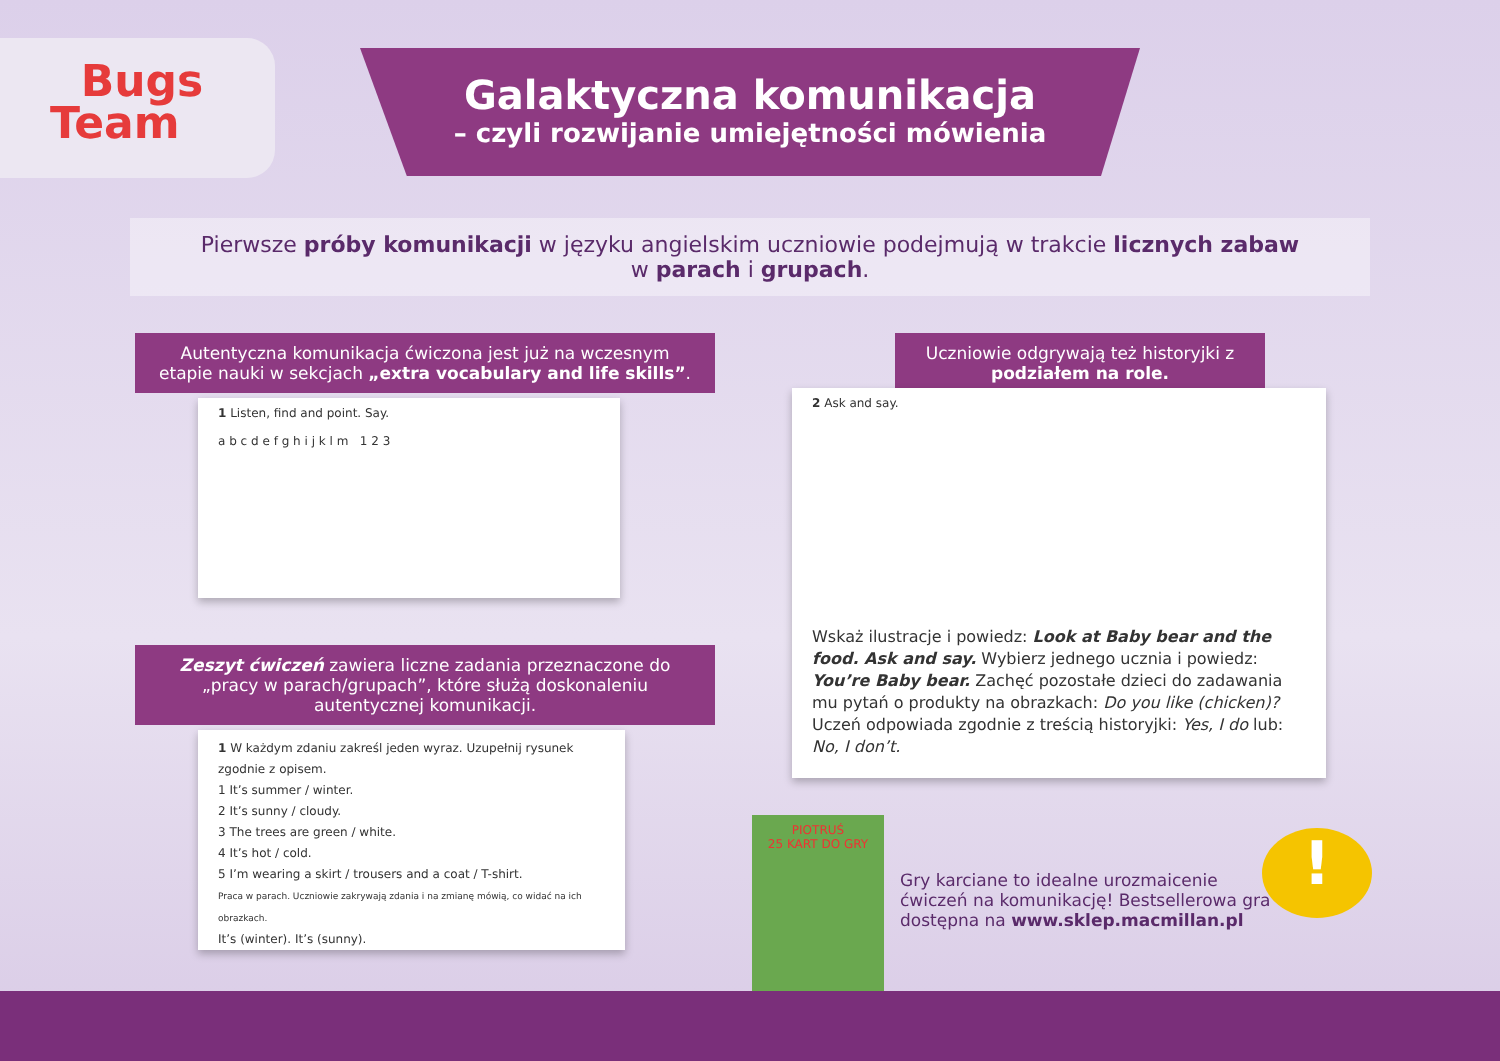Bugs
Team
Galaktyczna komunikacja
– czyli rozwijanie umiejętności mówienia
Pierwsze próby komunikacji w języku angielskim uczniowie podejmują w trakcie licznych zabaw
w parach i grupach.
Autentyczna komunikacja ćwiczona jest już na wczesnym etapie nauki w sekcjach „extra vocabulary and life skills”.
1 Listen, find and point. Say.
a b c d e f g h i j k l m 1 2 3
Uczniowie odgrywają też historyjki z podziałem na role.
2 Ask and say.
Wskaż ilustracje i powiedz: Look at Baby bear and the food. Ask and say. Wybierz jednego ucznia i powiedz: You’re Baby bear. Zachęć pozostałe dzieci do zadawania mu pytań o produkty na obrazkach: Do you like (chicken)? Uczeń odpowiada zgodnie z treścią historyjki: Yes, I do lub: No, I don’t.
Zeszyt ćwiczeń zawiera liczne zadania przeznaczone do „pracy w parach/grupach”, które służą doskonaleniu autentycznej komunikacji.
1 W każdym zdaniu zakreśl jeden wyraz. Uzupełnij rysunek zgodnie z opisem.
1 It’s summer / winter.
2 It’s sunny / cloudy.
3 The trees are green / white.
4 It’s hot / cold.
5 I’m wearing a skirt / trousers and a coat / T-shirt.
Praca w parach. Uczniowie zakrywają zdania i na zmianę mówią, co widać na ich obrazkach.
It’s (winter). It’s (sunny).
PIOTRUŚ
25 KART DO GRY
Gry karciane to idealne urozmaicenie ćwiczeń na komunikację! Bestsellerowa gra dostępna na www.sklep.macmillan.pl
!